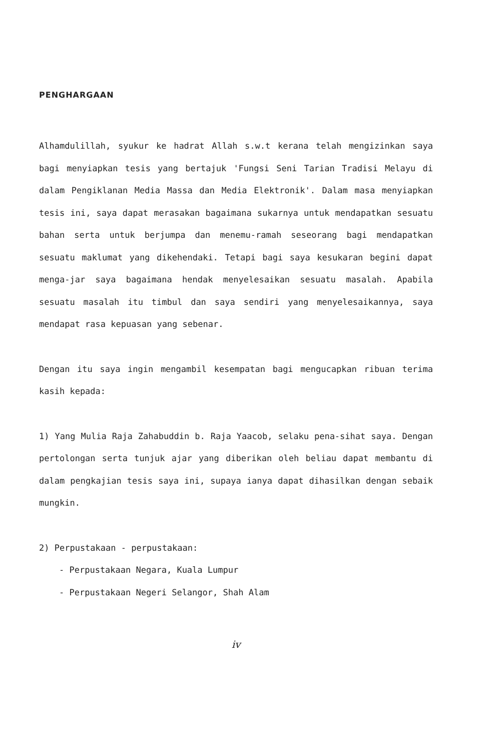PENGHARGAAN
Alhamdulillah, syukur ke hadrat Allah s.w.t kerana telah mengizinkan saya bagi menyiapkan tesis yang bertajuk 'Fungsi Seni Tarian Tradisi Melayu di dalam Pengiklanan Media Massa dan Media Elektronik'. Dalam masa menyiapkan tesis ini, saya dapat merasakan bagaimana sukarnya untuk mendapatkan sesuatu bahan serta untuk berjumpa dan menemu-ramah seseorang bagi mendapatkan sesuatu maklumat yang dikehendaki. Tetapi bagi saya kesukaran begini dapat menga-jar saya bagaimana hendak menyelesaikan sesuatu masalah. Apabila sesuatu masalah itu timbul dan saya sendiri yang menyelesaikannya, saya mendapat rasa kepuasan yang sebenar.
Dengan itu saya ingin mengambil kesempatan bagi mengucapkan ribuan terima kasih kepada:
1) Yang Mulia Raja Zahabuddin b. Raja Yaacob, selaku pena-sihat saya. Dengan pertolongan serta tunjuk ajar yang diberikan oleh beliau dapat membantu di dalam pengkajian tesis saya ini, supaya ianya dapat dihasilkan dengan sebaik mungkin.
2) Perpustakaan - perpustakaan:
- Perpustakaan Negara, Kuala Lumpur
- Perpustakaan Negeri Selangor, Shah Alam
iv